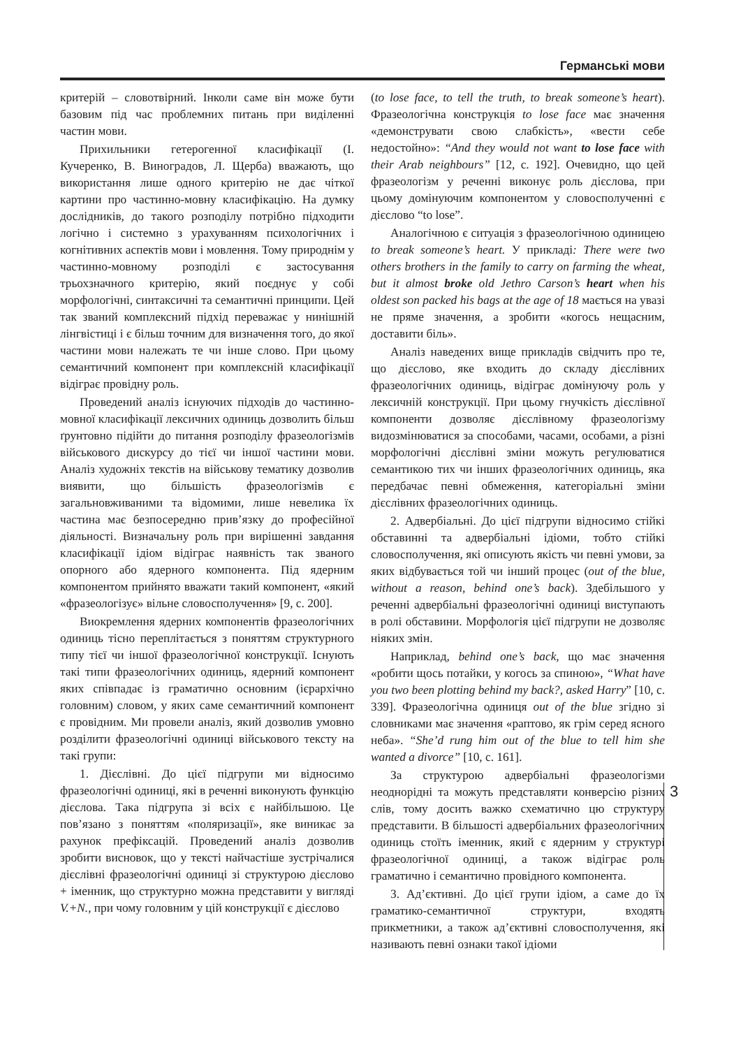Германські мови
критерій – словотвірний. Інколи саме він може бути базовим під час проблемних питань при виділенні частин мови.
Прихильники гетерогенної класифікації (І. Кучеренко, В. Виноградов, Л. Щерба) вважають, що використання лише одного критерію не дає чіткої картини про частинно-мовну класифікацію. На думку дослідників, до такого розподілу потрібно підходити логічно і системно з урахуванням психологічних і когнітивних аспектів мови і мовлення. Тому природнім у частинно-мовному розподілі є застосування трьохзначного критерію, який поєднує у собі морфологічні, синтаксичні та семантичні принципи. Цей так званий комплексний підхід переважає у нинішній лінгвістиці і є більш точним для визначення того, до якої частини мови належать те чи інше слово. При цьому семантичний компонент при комплексній класифікації відіграє провідну роль.
Проведений аналіз існуючих підходів до частинно-мовної класифікації лексичних одиниць дозволить більш ґрунтовно підійти до питання розподілу фразеологізмів військового дискурсу до тієї чи іншої частини мови. Аналіз художніх текстів на військову тематику дозволив виявити, що більшість фразеологізмів є загальновживаними та відомими, лише невелика їх частина має безпосередню прив’язку до професійної діяльності. Визначальну роль при вирішенні завдання класифікації ідіом відіграє наявність так званого опорного або ядерного компонента. Під ядерним компонентом прийнято вважати такий компонент, «який «фразеологізує» вільне словосполучення» [9, с. 200].
Виокремлення ядерних компонентів фразеологічних одиниць тісно переплітається з поняттям структурного типу тієї чи іншої фразеологічної конструкції. Існують такі типи фразеологічних одиниць, ядерний компонент яких співпадає із граматично основним (ієрархічно головним) словом, у яких саме семантичний компонент є провідним. Ми провели аналіз, який дозволив умовно розділити фразеологічні одиниці військового тексту на такі групи:
1. Дієслівні. До цієї підгрупи ми відносимо фразеологічні одиниці, які в реченні виконують функцію дієслова. Така підгрупа зі всіх є найбільшою. Це пов’язано з поняттям «поляризації», яке виникає за рахунок префіксацій. Проведений аналіз дозволив зробити висновок, що у тексті найчастіше зустрічалися дієслівні фразеологічні одиниці зі структурою дієслово + іменник, що структурно можна представити у вигляді V.+N., при чому головним у цій конструкції є дієслово
(to lose face, to tell the truth, to break someone’s heart). Фразеологічна конструкція to lose face має значення «демонструвати свою слабкість», «вести себе недостойно»: “And they would not want to lose face with their Arab neighbours” [12, c. 192]. Очевидно, що цей фразеологізм у реченні виконує роль дієслова, при цьому домінуючим компонентом у словосполученні є дієслово “to lose”.
Аналогічною є ситуація з фразеологічною одиницею to break someone’s heart. У прикладі: There were two others brothers in the family to carry on farming the wheat, but it almost broke old Jethro Carson’s heart when his oldest son packed his bags at the age of 18 мається на увазі не пряме значення, а зробити «когось нещасним, доставити біль».
Аналіз наведених вище прикладів свідчить про те, що дієслово, яке входить до складу дієслівних фразеологічних одиниць, відіграє домінуючу роль у лексичній конструкції. При цьому гнучкість дієслівної компоненти дозволяє дієслівному фразеологізму видозмінюватися за способами, часами, особами, а різні морфологічні дієслівні зміни можуть регулюватися семантикою тих чи інших фразеологічних одиниць, яка передбачає певні обмеження, категоріальні зміни дієслівних фразеологічних одиниць.
2. Адвербіальні. До цієї підгрупи відносимо стійкі обставинні та адвербіальні ідіоми, тобто стійкі словосполучення, які описують якість чи певні умови, за яких відбувається той чи інший процес (out of the blue, without a reason, behind one’s back). Здебільшого у реченні адвербіальні фразеологічні одиниці виступають в ролі обставини. Морфологія цієї підгрупи не дозволяє ніяких змін.
Наприклад, behind one’s back, що має значення «робити щось потайки, у когось за спиною», “What have you two been plotting behind my back?, asked Harry” [10, c. 339]. Фразеологічна одиниця out of the blue згідно зі словниками має значення «раптово, як грім серед ясного неба». “She’d rung him out of the blue to tell him she wanted a divorce” [10, c. 161].
За структурою адвербіальні фразеологізми неоднорідні та можуть представляти конверсію різних слів, тому досить важко схематично цю структуру представити. В більшості адвербіальних фразеологічних одиниць стоїть іменник, який є ядерним у структурі фразеологічної одиниці, а також відіграє роль граматично і семантично провідного компонента.
3. Ад’єктивні. До цієї групи ідіом, а саме до їх граматико-семантичної структури, входять прикметники, а також ад’єктивні словосполучення, які називають певні ознаки такої ідіоми
3